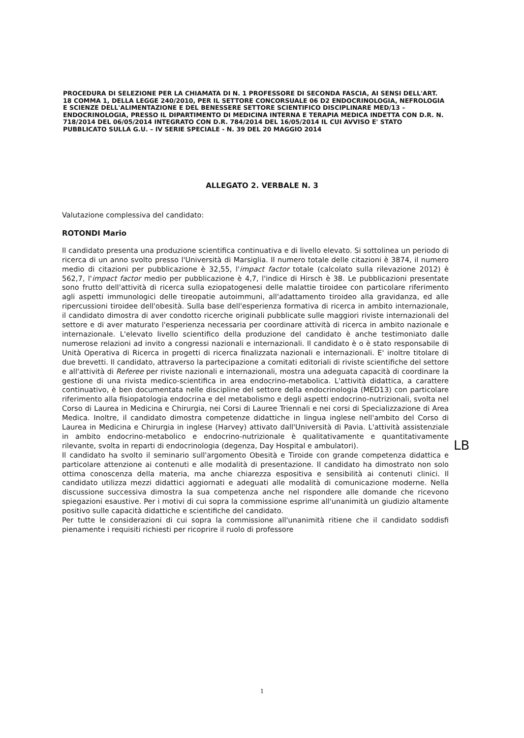PROCEDURA DI SELEZIONE PER LA CHIAMATA DI N. 1 PROFESSORE DI SECONDA FASCIA, AI SENSI DELL'ART. 18 COMMA 1, DELLA LEGGE 240/2010, PER IL SETTORE CONCORSUALE 06 D2 ENDOCRINOLOGIA, NEFROLOGIA E SCIENZE DELL'ALIMENTAZIONE E DEL BENESSERE SETTORE SCIENTIFICO DISCIPLINARE MED/13 – ENDOCRINOLOGIA, PRESSO IL DIPARTIMENTO DI MEDICINA INTERNA E TERAPIA MEDICA INDETTA CON D.R. N. 718/2014 DEL 06/05/2014 INTEGRATO CON D.R. 784/2014 DEL 16/05/2014 IL CUI AVVISO E' STATO PUBBLICATO SULLA G.U. – IV SERIE SPECIALE - N. 39 DEL 20 MAGGIO 2014
ALLEGATO 2. VERBALE N. 3
Valutazione complessiva del candidato:
ROTONDI Mario
Il candidato presenta una produzione scientifica continuativa e di livello elevato. Si sottolinea un periodo di ricerca di un anno svolto presso l'Università di Marsiglia. Il numero totale delle citazioni è 3874, il numero medio di citazioni per pubblicazione è 32,55, l'impact factor totale (calcolato sulla rilevazione 2012) è 562,7, l'impact factor medio per pubblicazione è 4,7, l'indice di Hirsch è 38. Le pubblicazioni presentate sono frutto dell'attività di ricerca sulla eziopatogenesi delle malattie tiroidee con particolare riferimento agli aspetti immunologici delle tireopatie autoimmuni, all'adattamento tiroideo alla gravidanza, ed alle ripercussioni tiroidee dell'obesità. Sulla base dell'esperienza formativa di ricerca in ambito internazionale, il candidato dimostra di aver condotto ricerche originali pubblicate sulle maggiori riviste internazionali del settore e di aver maturato l'esperienza necessaria per coordinare attività di ricerca in ambito nazionale e internazionale. L'elevato livello scientifico della produzione del candidato è anche testimoniato dalle numerose relazioni ad invito a congressi nazionali e internazionali. Il candidato è o è stato responsabile di Unità Operativa di Ricerca in progetti di ricerca finalizzata nazionali e internazionali. E' inoltre titolare di due brevetti. Il candidato, attraverso la partecipazione a comitati editoriali di riviste scientifiche del settore e all'attività di Referee per riviste nazionali e internazionali, mostra una adeguata capacità di coordinare la gestione di una rivista medico-scientifica in area endocrino-metabolica. L'attività didattica, a carattere continuativo, è ben documentata nelle discipline del settore della endocrinologia (MED13) con particolare riferimento alla fisiopatologia endocrina e del metabolismo e degli aspetti endocrino-nutrizionali, svolta nel Corso di Laurea in Medicina e Chirurgia, nei Corsi di Lauree Triennali e nei corsi di Specializzazione di Area Medica. Inoltre, il candidato dimostra competenze didattiche in lingua inglese nell'ambito del Corso di Laurea in Medicina e Chirurgia in inglese (Harvey) attivato dall'Università di Pavia. L'attività assistenziale in ambito endocrino-metabolico e endocrino-nutrizionale è qualitativamente e quantitativamente rilevante, svolta in reparti di endocrinologia (degenza, Day Hospital e ambulatori).
Il candidato ha svolto il seminario sull'argomento Obesità e Tiroide con grande competenza didattica e particolare attenzione ai contenuti e alle modalità di presentazione. Il candidato ha dimostrato non solo ottima conoscenza della materia, ma anche chiarezza espositiva e sensibilità ai contenuti clinici. Il candidato utilizza mezzi didattici aggiornati e adeguati alle modalità di comunicazione moderne. Nella discussione successiva dimostra la sua competenza anche nel rispondere alle domande che ricevono spiegazioni esaustive. Per i motivi di cui sopra la commissione esprime all'unanimità un giudizio altamente positivo sulle capacità didattiche e scientifiche del candidato.
Per tutte le considerazioni di cui sopra la commissione all'unanimità ritiene che il candidato soddisfi pienamente i requisiti richiesti per ricoprire il ruolo di professore
LB
1